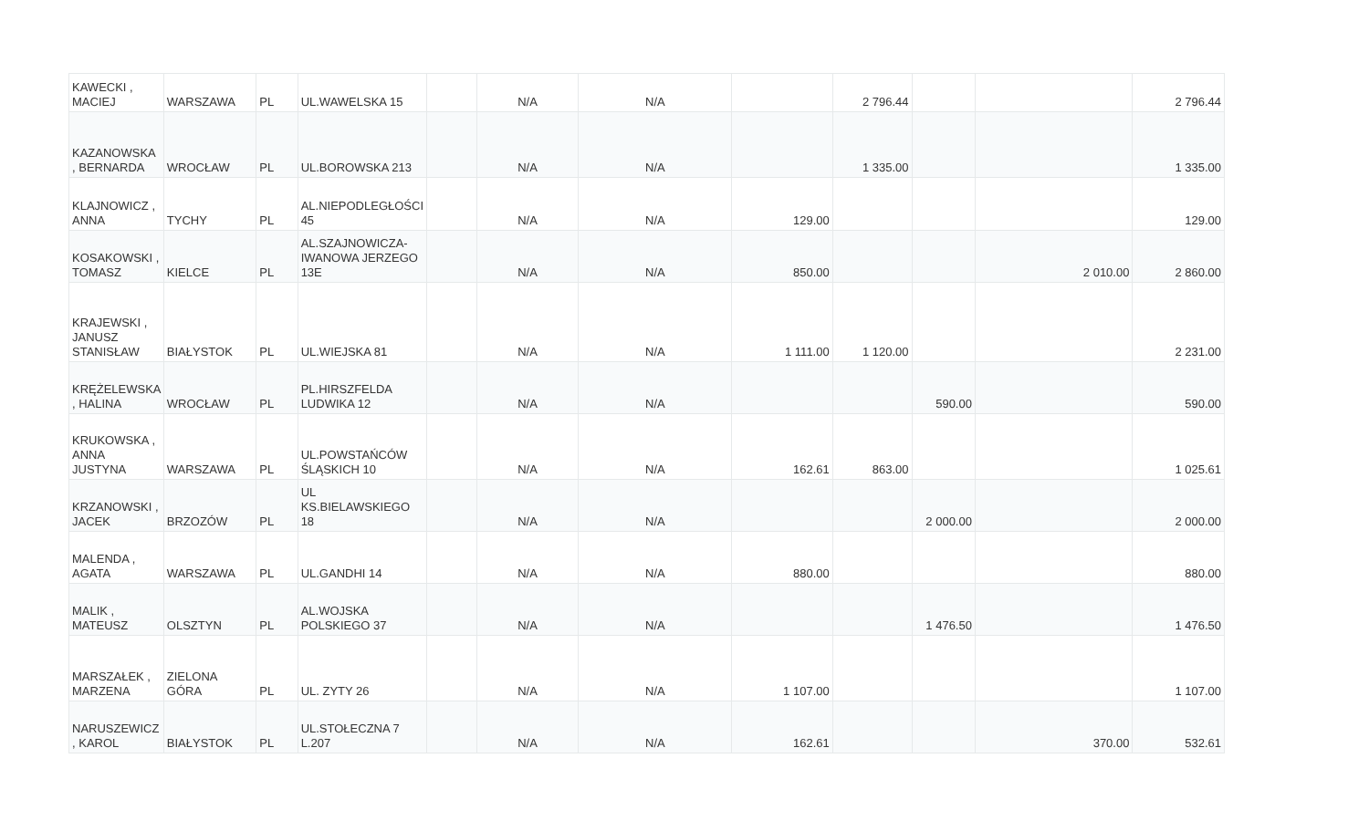| KAWECKI , MACIEJ | WARSZAWA | PL | UL.WAWELSKA 15 | | N/A | N/A | | 2 796.44 | | | 2 796.44 |
| KAZANOWSKA , BERNARDA | WROCŁAW | PL | UL.BOROWSKA 213 | | N/A | N/A | | 1 335.00 | | | 1 335.00 |
| KLAJNOWICZ , ANNA | TYCHY | PL | AL.NIEPODLEGŁOŚCI 45 | | N/A | N/A | 129.00 | | | | 129.00 |
| KOSAKOWSKI , TOMASZ | KIELCE | PL | AL.SZAJNOWICZA-IWANOWA JERZEGO 13E | | N/A | N/A | 850.00 | | | 2 010.00 | 2 860.00 |
| KRAJEWSKI , JANUSZ STANISŁAW | BIAŁYSTOK | PL | UL.WIEJSKA 81 | | N/A | N/A | 1 111.00 | 1 120.00 | | | 2 231.00 |
| KRĘŻELEWSKA , HALINA | WROCŁAW | PL | PL.HIRSZFELDA LUDWIKA 12 | | N/A | N/A | | | 590.00 | | 590.00 |
| KRUKOWSKA , ANNA JUSTYNA | WARSZAWA | PL | UL.POWSTAŃCÓW ŚLĄSKICH 10 | | N/A | N/A | 162.61 | 863.00 | | | 1 025.61 |
| KRZANOWSKI , JACEK | BRZOZÓW | PL | UL KS.BIELAWSKIEGO 18 | | N/A | N/A | | | 2 000.00 | | 2 000.00 |
| MALENDA , AGATA | WARSZAWA | PL | UL.GANDHI 14 | | N/A | N/A | 880.00 | | | | 880.00 |
| MALIK , MATEUSZ | OLSZTYN | PL | AL.WOJSKA POLSKIEGO 37 | | N/A | N/A | | | 1 476.50 | | 1 476.50 |
| MARSZAŁEK , MARZENA | ZIELONA GÓRA | PL | UL. ZYTY 26 | | N/A | N/A | 1 107.00 | | | | 1 107.00 |
| NARUSZEWICZ , KAROL | BIAŁYSTOK | PL | UL.STOŁECZNA 7 L.207 | | N/A | N/A | 162.61 | | | 370.00 | 532.61 |